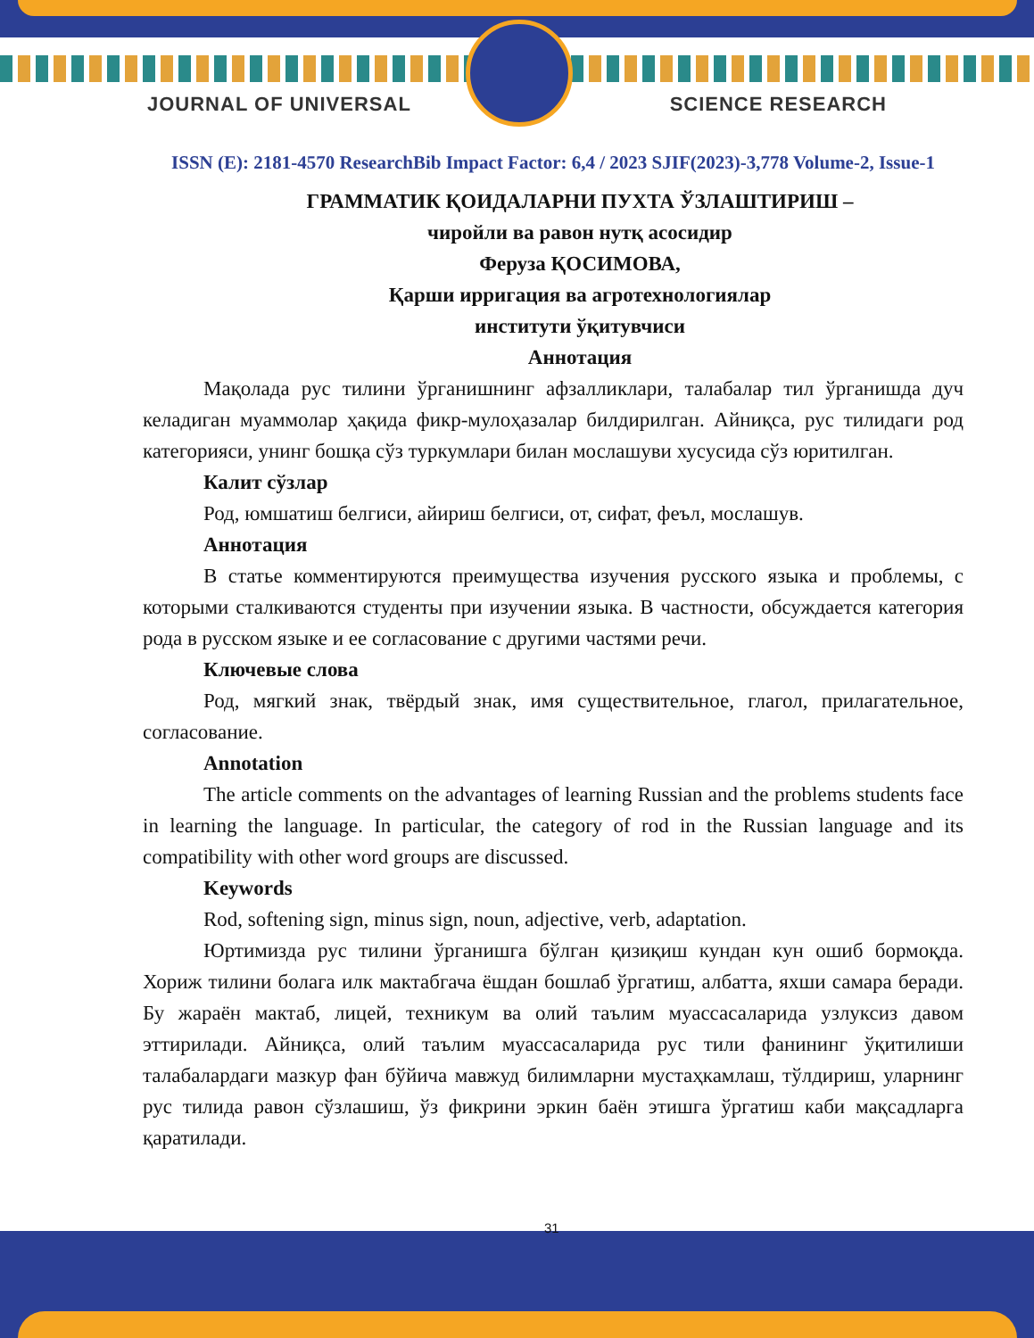JOURNAL OF UNIVERSAL SCIENCE RESEARCH
ISSN (E): 2181-4570 ResearchBib Impact Factor: 6,4 / 2023 SJIF(2023)-3,778 Volume-2, Issue-1
ГРАММАТИК ҚОИДАЛАРНИ ПУХТА ЎЗЛАШТИРИШ –
чиройли ва равон нутқ асосидир
Феруза ҚОСИМОВА,
Қарши ирригация ва агротехнологиялар
институти ўқитувчиси
Аннотация
Мақолада рус тилини ўрганишнинг афзалликлари, талабалар тил ўрганишда дуч келадиган муаммолар ҳақида фикр-мулоҳазалар билдирилган. Айниқса, рус тилидаги род категорияси, унинг бошқа сўз туркумлари билан мослашуви хусусида сўз юритилган.
Калит сўзлар
Род, юмшатиш белгиси, айириш белгиси, от, сифат, феъл, мослашув.
Аннотация
В статье комментируются преимущества изучения русского языка и проблемы, с которыми сталкиваются студенты при изучении языка. В частности, обсуждается категория рода в русском языке и ее согласование с другими частями речи.
Ключевые слова
Род, мягкий знак, твёрдый знак, имя существительное, глагол, прилагательное, согласование.
Annotation
The article comments on the advantages of learning Russian and the problems students face in learning the language. In particular, the category of rod in the Russian language and its compatibility with other word groups are discussed.
Keywords
Rod, softening sign, minus sign, noun, adjective, verb, adaptation.
Юртимизда рус тилини ўрганишга бўлган қизиқиш кундан кун ошиб бормоқда. Хориж тилини болага илк мактабгача ёшдан бошлаб ўргатиш, албатта, яхши самара беради. Бу жараён мактаб, лицей, техникум ва олий таълим муассасаларида узлуксиз давом эттирилади. Айниқса, олий таълим муассасаларида рус тили фанининг ўқитилиши талабалардаги мазкур фан бўйича мавжуд билимларни мустаҳкамлаш, тўлдириш, уларнинг рус тилида равон сўзлашиш, ўз фикрини эркин баён этишга ўргатиш каби мақсадларга қаратилади.
31